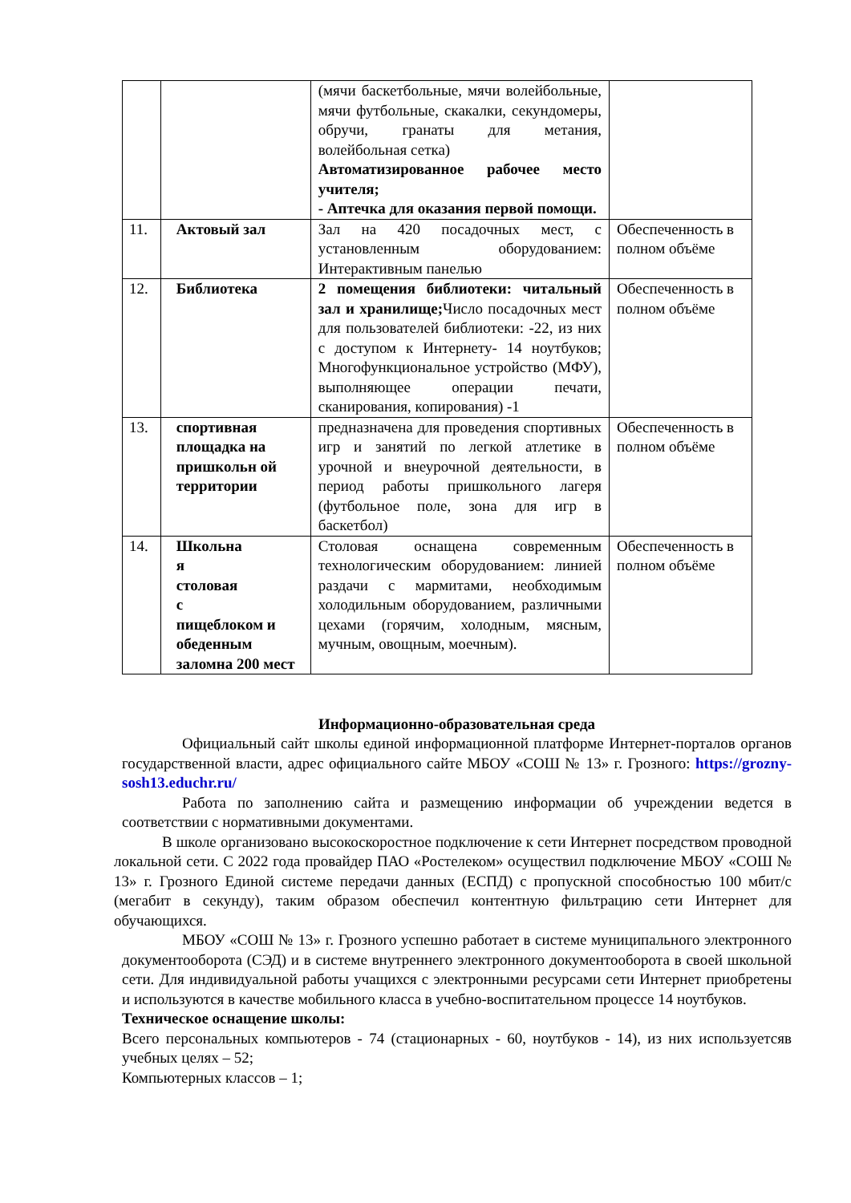| | | (мячи баскетбольные, мячи волейбольные, мячи футбольные, скакалки, секундомеры, обручи, гранаты для метания, волейбольная сетка) Автоматизированное рабочее место учителя; - Аптечка для оказания первой помощи. | |
| 11. | Актовый зал | Зал на 420 посадочных мест, с установленным оборудованием: Интерактивным панелью | Обеспеченность в полном объёме |
| 12. | Библиотека | 2 помещения библиотеки: читальный зал и хранилище; Число посадочных мест для пользователей библиотеки: -22, из них с доступом к Интернету- 14 ноутбуков; Многофункциональное устройство (МФУ), выполняющее операции печати, сканирования, копирования) -1 | Обеспеченность в полном объёме |
| 13. | спортивная площадка на пришкольн ой территории | предназначена для проведения спортивных игр и занятий по легкой атлетике в урочной и внеурочной деятельности, в период работы пришкольного лагеря (футбольное поле, зона для игр в баскетбол) | Обеспеченность в полном объёме |
| 14. | Школьна я столовая с пищеблоком и обеденным заломна 200 мест | Столовая оснащена современным технологическим оборудованием: линией раздачи с мармитами, необходимым холодильным оборудованием, различными цехами (горячим, холодным, мясным, мучным, овощным, моечным). | Обеспеченность в полном объёме |
Информационно-образовательная среда
Официальный сайт школы единой информационной платформе Интернет-порталов органов государственной власти, адрес официального сайте МБОУ «СОШ № 13» г. Грозного: https://grozny-sosh13.educhr.ru/
Работа по заполнению сайта и размещению информации об учреждении ведется в соответствии с нормативными документами.
В школе организовано высокоскоростное подключение к сети Интернет посредством проводной локальной сети. С 2022 года провайдер ПАО «Ростелеком» осуществил подключение МБОУ «СОШ № 13» г. Грозного Единой системе передачи данных (ЕСПД) с пропускной способностью 100 мбит/с (мегабит в секунду), таким образом обеспечил контентную фильтрацию сети Интернет для обучающихся.
МБОУ «СОШ № 13» г. Грозного успешно работает в системе муниципального электронного документооборота (СЭД) и в системе внутреннего электронного документооборота в своей школьной сети. Для индивидуальной работы учащихся с электронными ресурсами сети Интернет приобретены и используются в качестве мобильного класса в учебно-воспитательном процессе 14 ноутбуков.
Техническое оснащение школы:
Всего персональных компьютеров - 74 (стационарных - 60, ноутбуков - 14), из них используетсяв учебных целях – 52;
Компьютерных классов – 1;